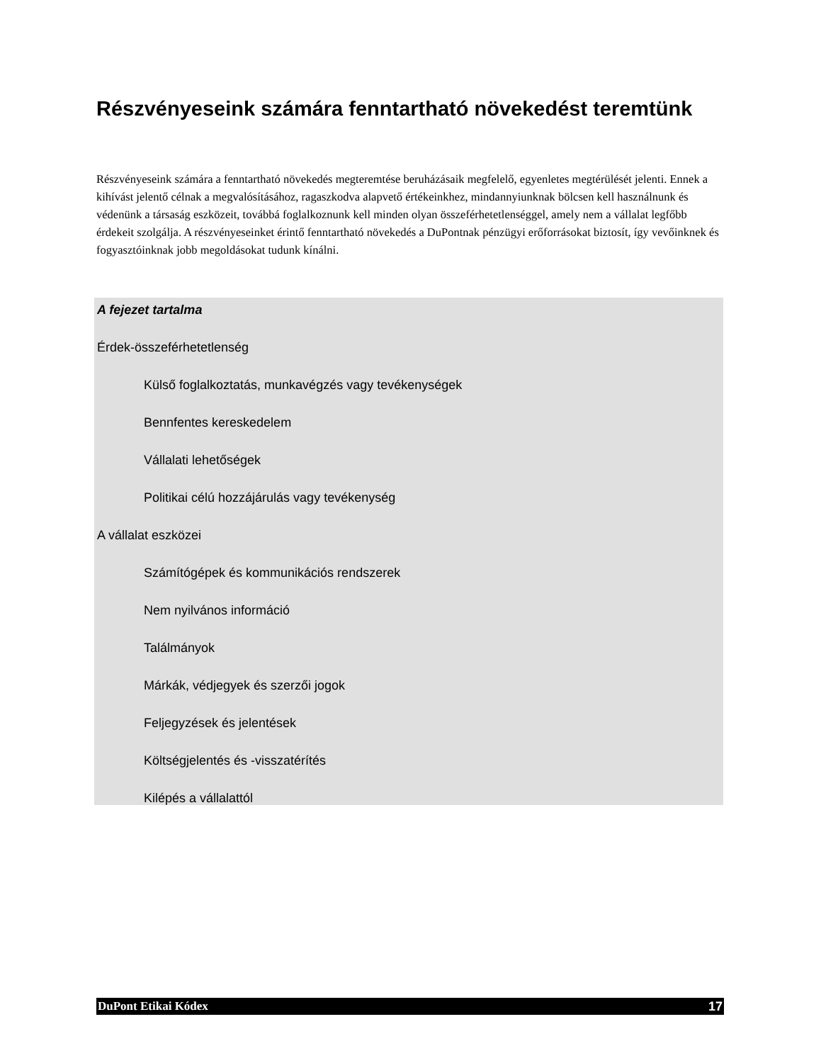Részvényeseink számára fenntartható növekedést teremtünk
Részvényeseink számára a fenntartható növekedés megteremtése beruházásaik megfelelő, egyenletes megtérülését jelenti. Ennek a kihívást jelentő célnak a megvalósításához, ragaszkodva alapvető értékeinkhez, mindannyiunknak bölcsen kell használnunk és védenünk a társaság eszközeit, továbbá foglalkoznunk kell minden olyan összeférhetetlenséggel, amely nem a vállalat legfőbb érdekeit szolgálja. A részvényeseinket érintő fenntartható növekedés a DuPontnak pénzügyi erőforrásokat biztosít, így vevőinknek és fogyasztóinknak jobb megoldásokat tudunk kínálni.
A fejezet tartalma
Érdek-összeférhetetlenség
Külső foglalkoztatás, munkavégzés vagy tevékenységek
Bennfentes kereskedelem
Vállalati lehetőségek
Politikai célú hozzájárulás vagy tevékenység
A vállalat eszközei
Számítógépek és kommunikációs rendszerek
Nem nyilvános információ
Találmányok
Márkák, védjegyek és szerzői jogok
Feljegyzések és jelentések
Költségjelentés és -visszatérítés
Kilépés a vállalattól
DuPont Etikai Kódex 17